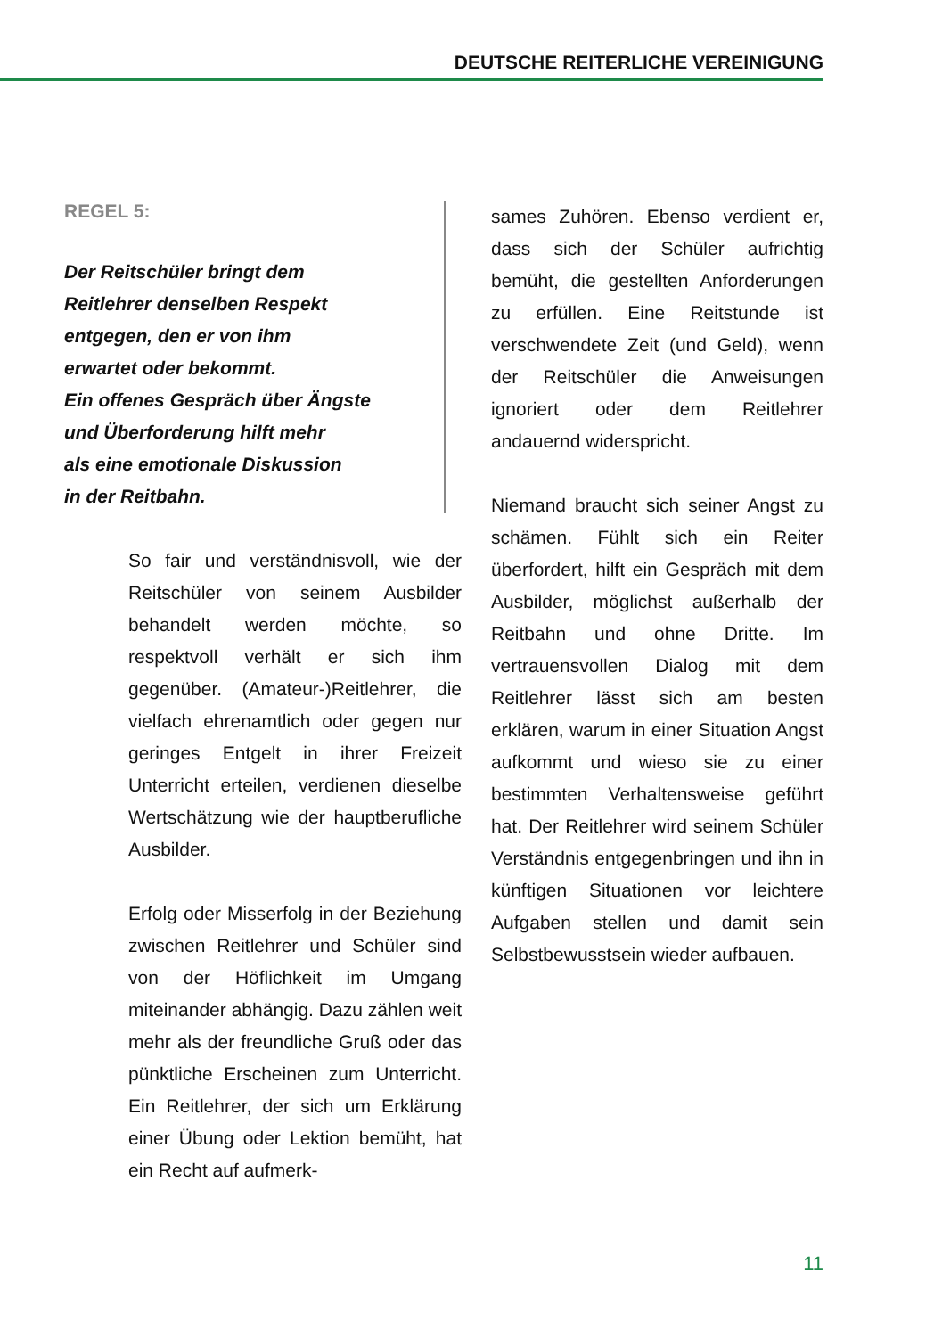DEUTSCHE REITERLICHE VEREINIGUNG
REGEL 5:
Der Reitschüler bringt dem
Reitlehrer denselben Respekt
entgegen, den er von ihm
erwartet oder bekommt.
Ein offenes Gespräch über Ängste
und Überforderung hilft mehr
als eine emotionale Diskussion
in der Reitbahn.
So fair und verständnisvoll, wie der Reitschüler von seinem Ausbilder behandelt werden möchte, so respektvoll verhält er sich ihm gegenüber. (Amateur-)Reitlehrer, die vielfach ehrenamtlich oder gegen nur geringes Entgelt in ihrer Freizeit Unterricht erteilen, verdienen dieselbe Wertschätzung wie der hauptberufliche Ausbilder.
Erfolg oder Misserfolg in der Beziehung zwischen Reitlehrer und Schüler sind von der Höflichkeit im Umgang miteinander abhängig. Dazu zählen weit mehr als der freundliche Gruß oder das pünktliche Erscheinen zum Unterricht. Ein Reitlehrer, der sich um Erklärung einer Übung oder Lektion bemüht, hat ein Recht auf aufmerk-
sames Zuhören. Ebenso verdient er, dass sich der Schüler aufrichtig bemüht, die gestellten Anforderungen zu erfüllen. Eine Reitstunde ist verschwendete Zeit (und Geld), wenn der Reitschüler die Anweisungen ignoriert oder dem Reitlehrer andauernd widerspricht.
Niemand braucht sich seiner Angst zu schämen. Fühlt sich ein Reiter überfordert, hilft ein Gespräch mit dem Ausbilder, möglichst außerhalb der Reitbahn und ohne Dritte. Im vertrauensvollen Dialog mit dem Reitlehrer lässt sich am besten erklären, warum in einer Situation Angst aufkommt und wieso sie zu einer bestimmten Verhaltensweise geführt hat. Der Reitlehrer wird seinem Schüler Verständnis entgegenbringen und ihn in künftigen Situationen vor leichtere Aufgaben stellen und damit sein Selbstbewusstsein wieder aufbauen.
11